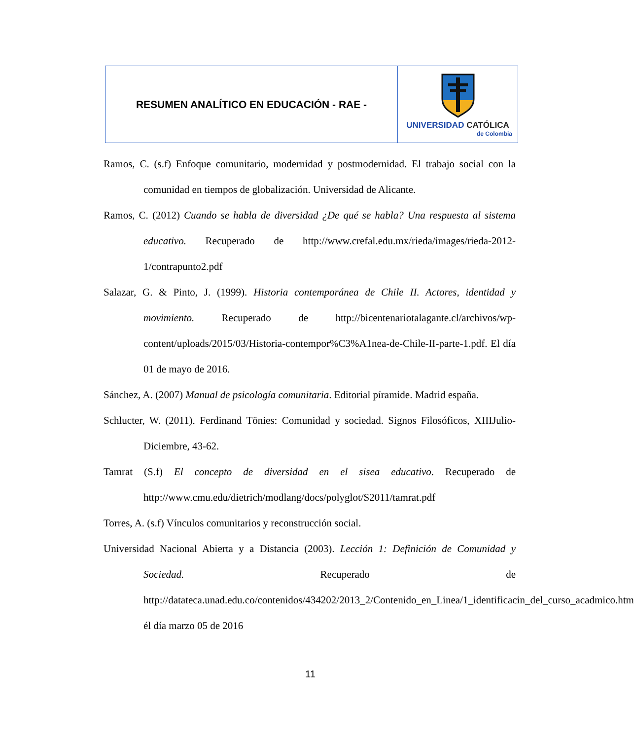| RESUMEN ANALÍTICO EN EDUCACIÓN - RAE - | UNIVERSIDAD CATÓLICA de Colombia |
Ramos, C. (s.f) Enfoque comunitario, modernidad y postmodernidad. El trabajo social con la comunidad en tiempos de globalización. Universidad de Alicante.
Ramos, C. (2012) Cuando se habla de diversidad ¿De qué se habla? Una respuesta al sistema educativo. Recuperado de http://www.crefal.edu.mx/rieda/images/rieda-2012-1/contrapunto2.pdf
Salazar, G. & Pinto, J. (1999). Historia contemporánea de Chile II. Actores, identidad y movimiento. Recuperado de http://bicentenariotalagante.cl/archivos/wp-content/uploads/2015/03/Historia-contempor%C3%A1nea-de-Chile-II-parte-1.pdf. El día 01 de mayo de 2016.
Sánchez, A. (2007) Manual de psicología comunitaria. Editorial píramide. Madrid españa.
Schlucter, W. (2011). Ferdinand Tönies: Comunidad y sociedad. Signos Filosóficos, XIIIJulio-Diciembre, 43-62.
Tamrat (S.f) El concepto de diversidad en el sisea educativo. Recuperado de http://www.cmu.edu/dietrich/modlang/docs/polyglot/S2011/tamrat.pdf
Torres, A. (s.f) Vínculos comunitarios y reconstrucción social.
Universidad Nacional Abierta y a Distancia (2003). Lección 1: Definición de Comunidad y Sociedad. Recuperado de http://datateca.unad.edu.co/contenidos/434202/2013_2/Contenido_en_Linea/1_identificacin_del_curso_acadmico.htm él día marzo 05 de 2016
11